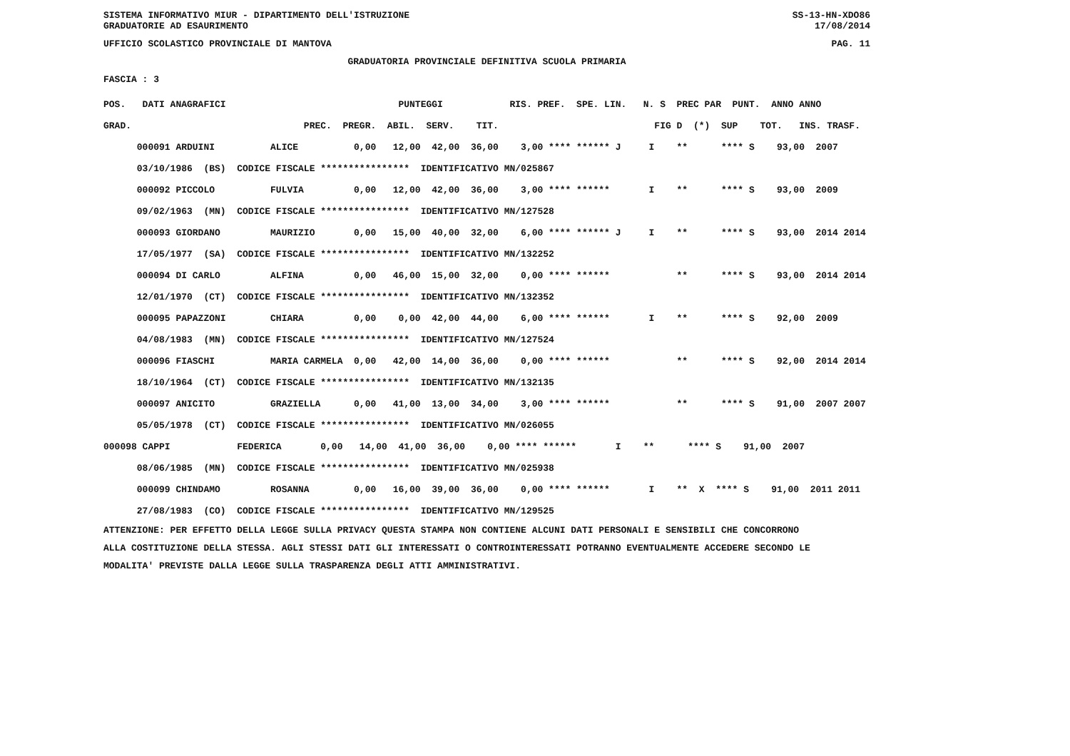SISTEMA INFORMATIVO MIUR - DIPARTIMENTO DELL'ISTRUZIONE SS-13-HN-XDO86
GRADUATORIE AD ESAURIMENTO 17/08/2014
UFFICIO SCOLASTICO PROVINCIALE DI MANTOVA PAG. 11
GRADUATORIA PROVINCIALE DEFINITIVA SCUOLA PRIMARIA
FASCIA : 3
| POS. DATI ANAGRAFICI PUNTEGGI RIS. PREF. SPE. LIN. N. S PREC PAR PUNT. ANNO ANNO |
| --- |
| GRAD. PREC. PREGR. ABIL. SERV. TIT. FIG D (*) SUP TOT. INS. TRASF. |
| 000091 ARDUINI ALICE 0,00 12,00 42,00 36,00 3,00 **** ****** J I ** **** S 93,00 2007 |
| 03/10/1986 (BS) CODICE FISCALE **************** IDENTIFICATIVO MN/025867 |
| 000092 PICCOLO FULVIA 0,00 12,00 42,00 36,00 3,00 **** ****** I ** **** S 93,00 2009 |
| 09/02/1963 (MN) CODICE FISCALE **************** IDENTIFICATIVO MN/127528 |
| 000093 GIORDANO MAURIZIO 0,00 15,00 40,00 32,00 6,00 **** ****** J I ** **** S 93,00 2014 2014 |
| 17/05/1977 (SA) CODICE FISCALE **************** IDENTIFICATIVO MN/132252 |
| 000094 DI CARLO ALFINA 0,00 46,00 15,00 32,00 0,00 **** ****** ** **** S 93,00 2014 2014 |
| 12/01/1970 (CT) CODICE FISCALE **************** IDENTIFICATIVO MN/132352 |
| 000095 PAPAZZONI CHIARA 0,00 0,00 42,00 44,00 6,00 **** ****** I ** **** S 92,00 2009 |
| 04/08/1983 (MN) CODICE FISCALE **************** IDENTIFICATIVO MN/127524 |
| 000096 FIASCHI MARIA CARMELA 0,00 42,00 14,00 36,00 0,00 **** ****** ** **** S 92,00 2014 2014 |
| 18/10/1964 (CT) CODICE FISCALE **************** IDENTIFICATIVO MN/132135 |
| 000097 ANICITO GRAZIELLA 0,00 41,00 13,00 34,00 3,00 **** ****** ** **** S 91,00 2007 2007 |
| 05/05/1978 (CT) CODICE FISCALE **************** IDENTIFICATIVO MN/026055 |
| 000098 CAPPI FEDERICA 0,00 14,00 41,00 36,00 0,00 **** ****** I ** **** S 91,00 2007 |
| 08/06/1985 (MN) CODICE FISCALE **************** IDENTIFICATIVO MN/025938 |
| 000099 CHINDAMO ROSANNA 0,00 16,00 39,00 36,00 0,00 **** ****** I ** X **** S 91,00 2011 2011 |
| 27/08/1983 (CO) CODICE FISCALE **************** IDENTIFICATIVO MN/129525 |
ATTENZIONE: PER EFFETTO DELLA LEGGE SULLA PRIVACY QUESTA STAMPA NON CONTIENE ALCUNI DATI PERSONALI E SENSIBILI CHE CONCORRONO
ALLA COSTITUZIONE DELLA STESSA. AGLI STESSI DATI GLI INTERESSATI O CONTROINTERESSATI POTRANNO EVENTUALMENTE ACCEDERE SECONDO LE
MODALITA' PREVISTE DALLA LEGGE SULLA TRASPARENZA DEGLI ATTI AMMINISTRATIVI.